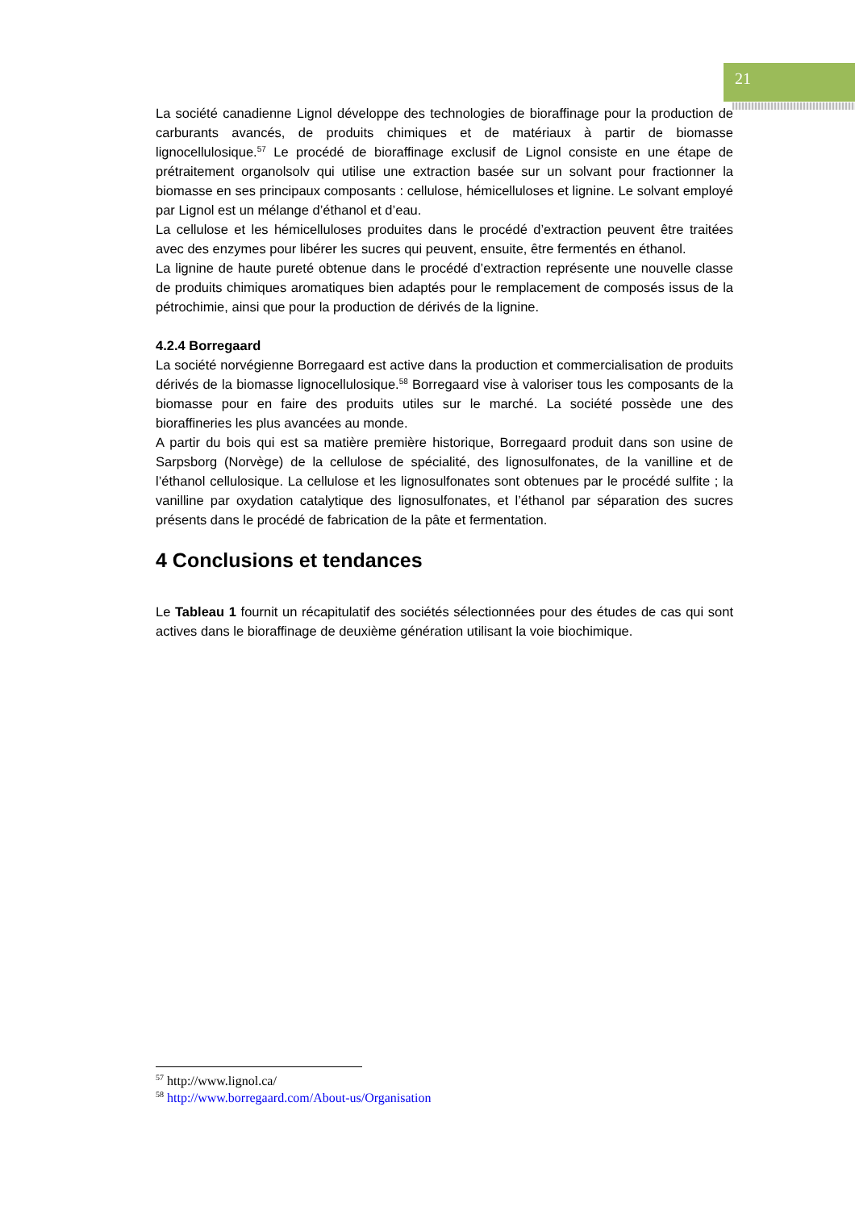21
La société canadienne Lignol développe des technologies de bioraffinage pour la production de carburants avancés, de produits chimiques et de matériaux à partir de biomasse lignocellulosique.<sup>57</sup> Le procédé de bioraffinage exclusif de Lignol consiste en une étape de prétraitement organolsolv qui utilise une extraction basée sur un solvant pour fractionner la biomasse en ses principaux composants : cellulose, hémicelluloses et lignine. Le solvant employé par Lignol est un mélange d’éthanol et d’eau.
La cellulose et les hémicelluloses produites dans le procédé d’extraction peuvent être traitées avec des enzymes pour libérer les sucres qui peuvent, ensuite, être fermentés en éthanol.
La lignine de haute pureté obtenue dans le procédé d’extraction représente une nouvelle classe de produits chimiques aromatiques bien adaptés pour le remplacement de composés issus de la pétrochimie, ainsi que pour la production de dérivés de la lignine.
4.2.4 Borregaard
La société norvégienne Borregaard est active dans la production et commercialisation de produits dérivés de la biomasse lignocellulosique.<sup>58</sup> Borregaard vise à valoriser tous les composants de la biomasse pour en faire des produits utiles sur le marché. La société possède une des bioraffineries les plus avancées au monde.
A partir du bois qui est sa matière première historique, Borregaard produit dans son usine de Sarpsborg (Norvège) de la cellulose de spécialité, des lignosulfonates, de la vanilline et de l’éthanol cellulosique. La cellulose et les lignosulfonates sont obtenues par le procédé sulfite ; la vanilline par oxydation catalytique des lignosulfonates, et l’éthanol par séparation des sucres présents dans le procédé de fabrication de la pâte et fermentation.
4 Conclusions et tendances
Le Tableau 1 fournit un récapitulatif des sociétés sélectionnées pour des études de cas qui sont actives dans le bioraffinage de deuxième génération utilisant la voie biochimique.
<sup>57</sup> http://www.lignol.ca/
<sup>58</sup> http://www.borregaard.com/About-us/Organisation